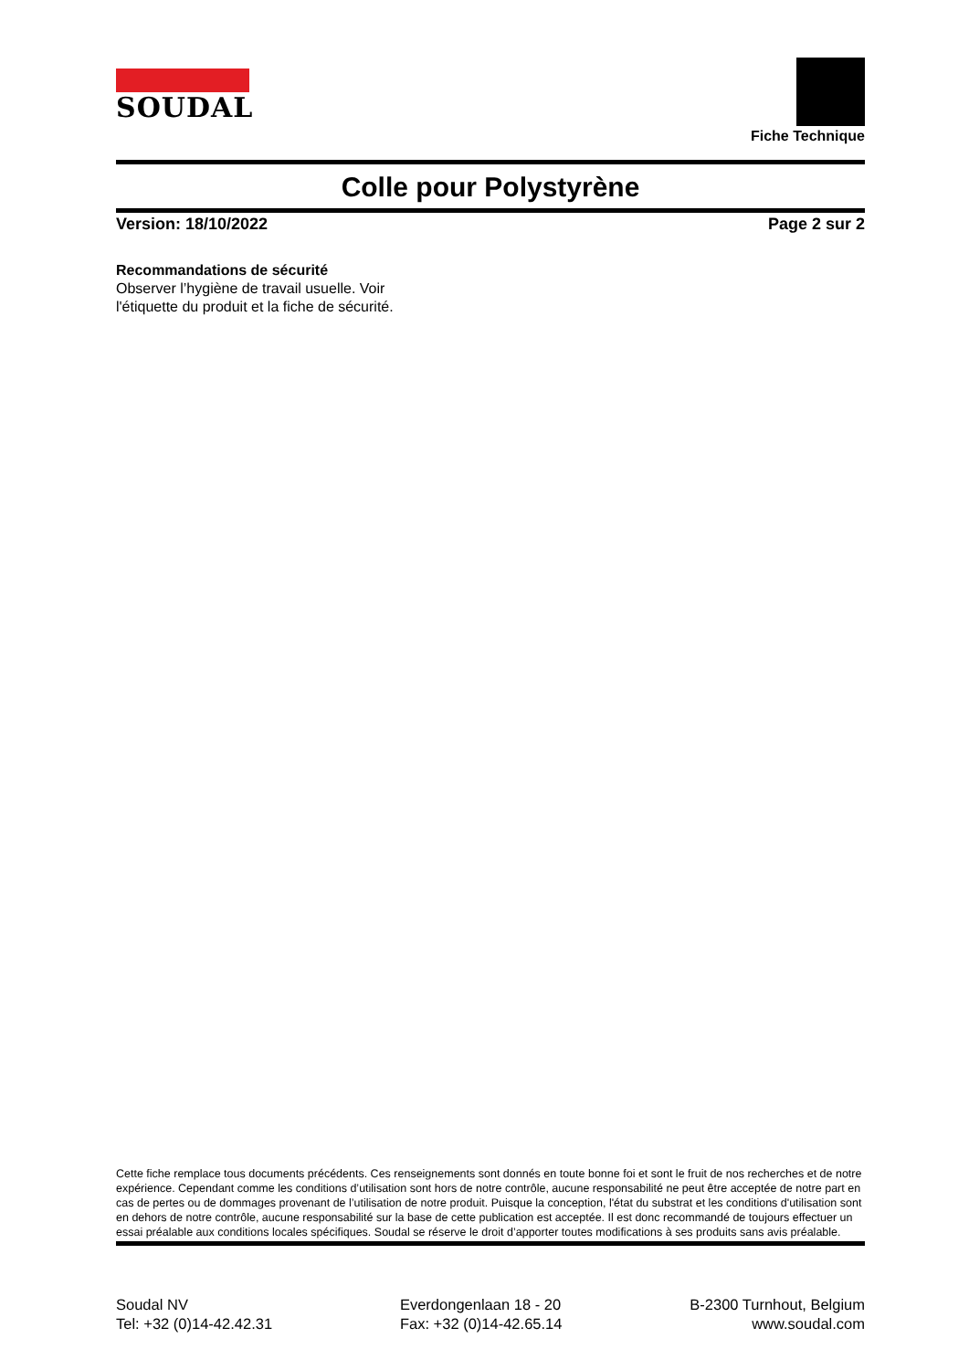SOUDAL
Fiche Technique
Colle pour Polystyrène
Version: 18/10/2022 Page 2 sur 2
Recommandations de sécurité
Observer l’hygiène de travail usuelle. Voir
l'étiquette du produit et la fiche de sécurité.
Cette fiche remplace tous documents précédents. Ces renseignements sont donnés en toute bonne foi et sont le fruit de nos recherches et de notre expérience. Cependant comme les conditions d’utilisation sont hors de notre contrôle, aucune responsabilité ne peut être acceptée de notre part en cas de pertes ou de dommages provenant de l’utilisation de notre produit. Puisque la conception, l'état du substrat et les conditions d'utilisation sont en dehors de notre contrôle, aucune responsabilité sur la base de cette publication est acceptée. Il est donc recommandé de toujours effectuer un essai préalable aux conditions locales spécifiques. Soudal se réserve le droit d’apporter toutes modifications à ses produits sans avis préalable.
Soudal NV
Tel: +32 (0)14-42.42.31
Everdongenlaan 18 - 20
Fax: +32 (0)14-42.65.14
B-2300 Turnhout, Belgium
www.soudal.com